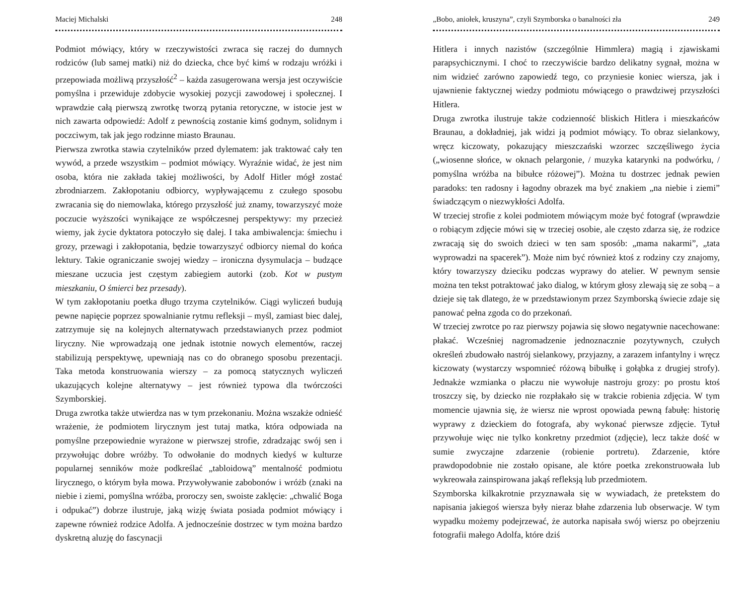Maciej Michalski 248
Podmiot mówiący, który w rzeczywistości zwraca się raczej do dumnych rodziców (lub samej matki) niż do dziecka, chce być kimś w rodzaju wróżki i przepowiada możliwą przyszłość<sup>2</sup> – każda zasugerowana wersja jest oczywiście pomyślna i przewiduje zdobycie wysokiej pozycji zawodowej i społecznej. I wprawdzie całą pierwszą zwrotkę tworzą pytania retoryczne, w istocie jest w nich zawarta odpowiedź: Adolf z pewnością zostanie kimś godnym, solidnym i poczciwym, tak jak jego rodzinne miasto Braunau.
Pierwsza zwrotka stawia czytelników przed dylematem: jak traktować cały ten wywód, a przede wszystkim – podmiot mówiący. Wyraźnie widać, że jest nim osoba, która nie zakłada takiej możliwości, by Adolf Hitler mógł zostać zbrodniarzem. Zakłopotaniu odbiorcy, wypływającemu z czułego sposobu zwracania się do niemowlaka, którego przyszłość już znamy, towarzyszyć może poczucie wyższości wynikające ze współczesnej perspektywy: my przecież wiemy, jak życie dyktatora potoczyło się dalej. I taka ambiwalencja: śmiechu i grozy, przewagi i zakłopotania, będzie towarzyszyć odbiorcy niemal do końca lektury. Takie ograniczanie swojej wiedzy – ironiczna dysymulacja – budzące mieszane uczucia jest częstym zabiegiem autorki (zob. Kot w pustym mieszkaniu, O śmierci bez przesady).
W tym zakłopotaniu poetka długo trzyma czytelników. Ciągi wyliczeń budują pewne napięcie poprzez spowalnianie rytmu refleksji – myśl, zamiast biec dalej, zatrzymuje się na kolejnych alternatywach przedstawianych przez podmiot liryczny. Nie wprowadzają one jednak istotnie nowych elementów, raczej stabilizują perspektywę, upewniają nas co do obranego sposobu prezentacji. Taka metoda konstruowania wierszy – za pomocą statycznych wyliczeń ukazujących kolejne alternatywy – jest również typowa dla twórczości Szymborskiej.
Druga zwrotka także utwierdza nas w tym przekonaniu. Można wszakże odnieść wrażenie, że podmiotem lirycznym jest tutaj matka, która odpowiada na pomyślne przepowiednie wyrażone w pierwszej strofie, zdradzając swój sen i przywołując dobre wróżby. To odwołanie do modnych kiedyś w kulturze popularnej senników może podkreślać „tabloidową” mentalność podmiotu lirycznego, o którym była mowa. Przywoływanie zabobonów i wróżb (znaki na niebie i ziemi, pomyślna wróżba, proroczy sen, swoiste zaklęcie: „chwalić Boga i odpukać”) dobrze ilustruje, jaką wizję świata posiada podmiot mówiący i zapewne również rodzice Adolfa. A jednocześnie dostrzec w tym można bardzo dyskretną aluzję do fascynacji
„Bobo, aniołek, kruszyna”, czyli Szymborska o banalności zła 249
Hitlera i innych nazistów (szczególnie Himmlera) magią i zjawiskami parapsychicznymi. I choć to rzeczywiście bardzo delikatny sygnał, można w nim widzieć zarówno zapowiedź tego, co przyniesie koniec wiersza, jak i ujawnienie faktycznej wiedzy podmiotu mówiącego o prawdziwej przyszłości Hitlera.
Druga zwrotka ilustruje także codzienność bliskich Hitlera i mieszkańców Braunau, a dokładniej, jak widzi ją podmiot mówiący. To obraz sielankowy, wręcz kiczowaty, pokazujący mieszczański wzorzec szczęśliwego życia („wiosenne słońce, w oknach pelargonie, / muzyka katarynki na podwórku, / pomyślna wróżba na bibułce różowej”). Można tu dostrzec jednak pewien paradoks: ten radosny i łagodny obrazek ma być znakiem „na niebie i ziemi” świadczącym o niezwykłości Adolfa.
W trzeciej strofie z kolei podmiotem mówiącym może być fotograf (wprawdzie o robiącym zdjęcie mówi się w trzeciej osobie, ale często zdarza się, że rodzice zwracają się do swoich dzieci w ten sam sposób: „mama nakarmi”, „tata wyprowadzi na spacerek”). Może nim być również ktoś z rodziny czy znajomy, który towarzyszy dzieciku podczas wyprawy do atelier. W pewnym sensie można ten tekst potraktować jako dialog, w którym głosy zlewają się ze sobą – a dzieje się tak dlatego, że w przedstawionym przez Szymborską świecie zdaje się panować pełna zgoda co do przekonań.
W trzeciej zwrotce po raz pierwszy pojawia się słowo negatywnie nacechowane: płakać. Wcześniej nagromadzenie jednoznacznie pozytywnych, czułych określeń zbudowało nastrój sielankowy, przyjazny, a zarazem infantylny i wręcz kiczowaty (wystarczy wspomnieć różową bibułkę i gołąbka z drugiej strofy). Jednakże wzmianka o płaczu nie wywołuje nastroju grozy: po prostu ktoś troszczy się, by dziecko nie rozpłakało się w trakcie robienia zdjęcia. W tym momencie ujawnia się, że wiersz nie wprost opowiada pewną fabułę: historię wyprawy z dzieckiem do fotografa, aby wykonać pierwsze zdjęcie. Tytuł przywołuje więc nie tylko konkretny przedmiot (zdjęcie), lecz także dość w sumie zwyczajne zdarzenie (robienie portretu). Zdarzenie, które prawdopodobnie nie zostało opisane, ale które poetka zrekonstruowała lub wykreowała zainspirowana jakąś refleksją lub przedmiotem.
Szymborska kilkakrotnie przyznawała się w wywiadach, że pretekstem do napisania jakiegoś wiersza były nieraz błahe zdarzenia lub obserwacje. W tym wypadku możemy podejrzewać, że autorka napisała swój wiersz po obejrzeniu fotografii małego Adolfa, które dziś